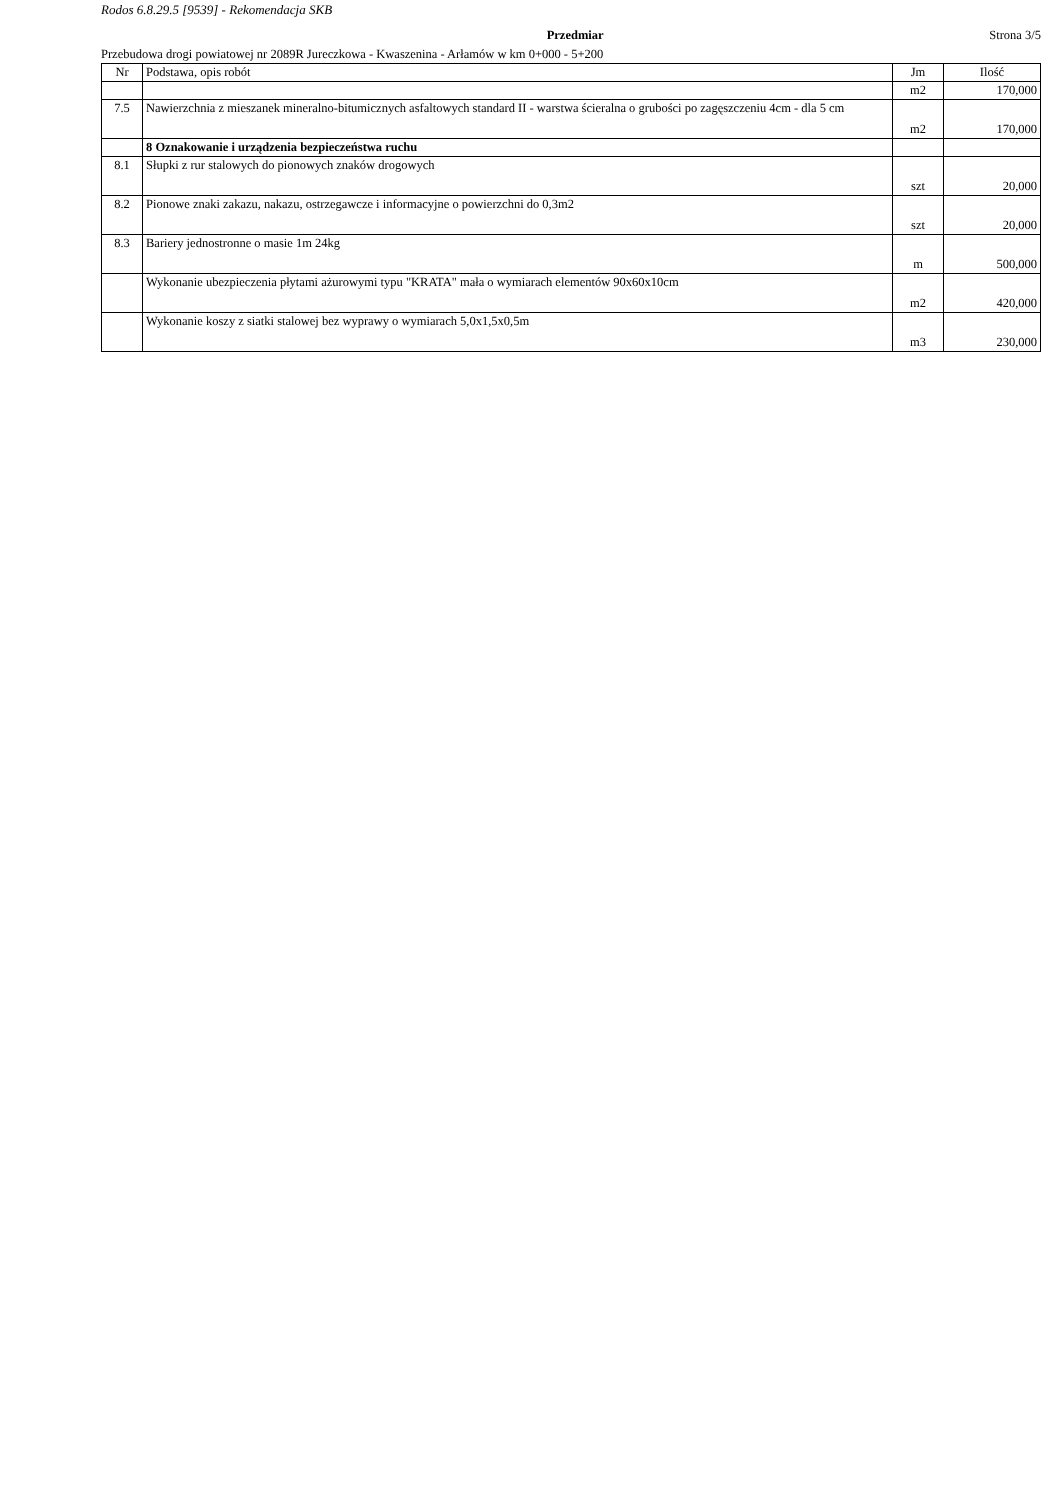Rodos 6.8.29.5 [9539] - Rekomendacja SKB
Przedmiar Strona 3/5
Przebudowa drogi powiatowej nr 2089R Jureczkowa - Kwaszenina - Arłamów w km 0+000 - 5+200
| Nr | Podstawa, opis robót | Jm | Ilość |
| --- | --- | --- | --- |
| | | m2 | 170,000 |
| 7.5 | Nawierzchnia z mieszanek mineralno-bitumicznych asfaltowych standard II - warstwa ścieralna o grubości po zagęszczeniu 4cm - dla 5 cm | m2 | 170,000 |
| | 8 Oznakowanie i urządzenia bezpieczeństwa ruchu | | |
| 8.1 | Słupki z rur stalowych do pionowych znaków drogowych | szt | 20,000 |
| 8.2 | Pionowe znaki zakazu, nakazu, ostrzegawcze i informacyjne o powierzchni do 0,3m2 | szt | 20,000 |
| 8.3 | Bariery jednostronne o masie 1m 24kg | m | 500,000 |
| | Wykonanie ubezpieczenia płytami ażurowymi typu "KRATA" mała o wymiarach elementów 90x60x10cm | m2 | 420,000 |
| | Wykonanie koszy z siatki stalowej bez wyprawy o wymiarach 5,0x1,5x0,5m | m3 | 230,000 |